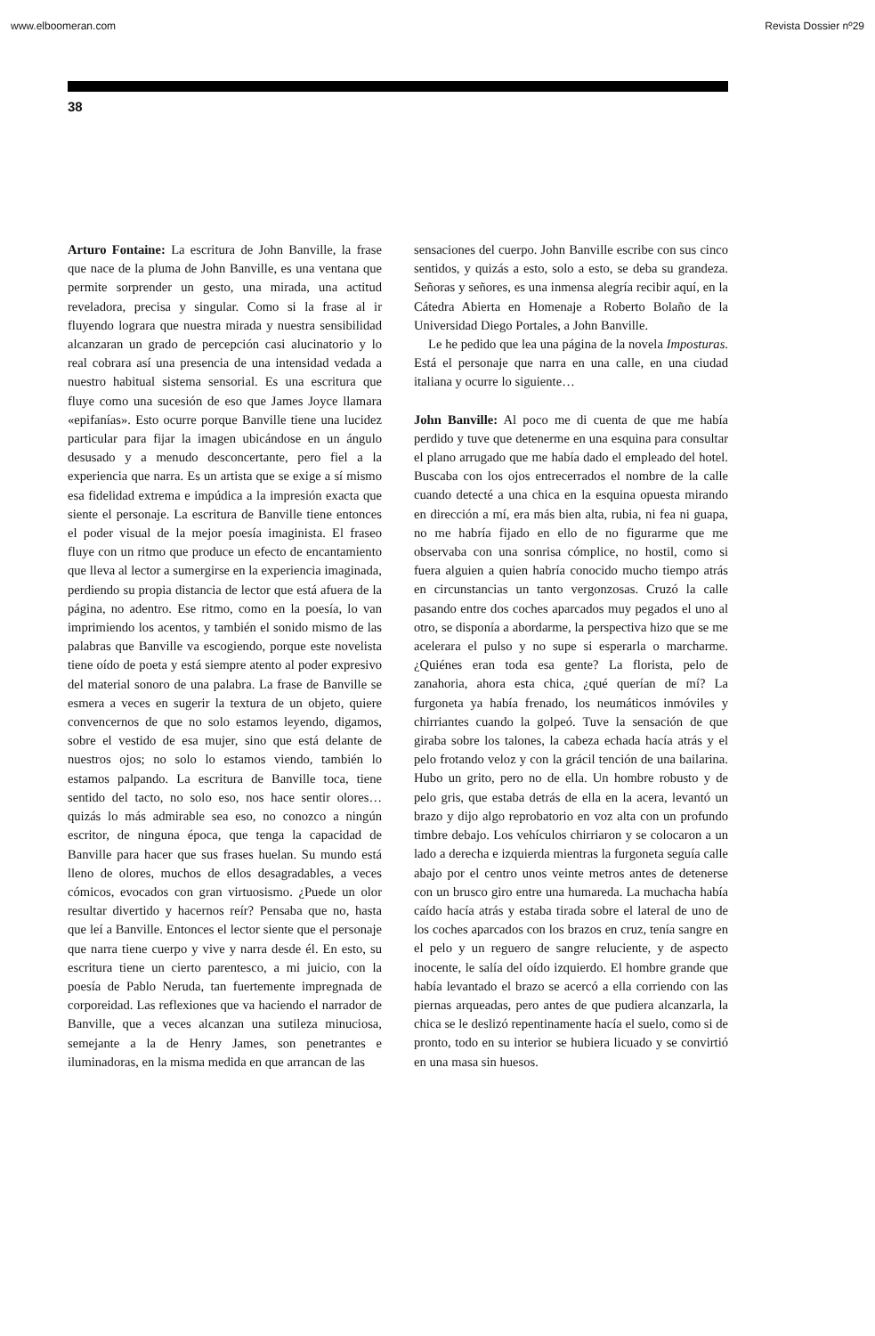www.elboomeran.com Revista Dossier nº29
38
Arturo Fontaine: La escritura de John Banville, la frase que nace de la pluma de John Banville, es una ventana que permite sorprender un gesto, una mirada, una actitud reveladora, precisa y singular. Como si la frase al ir fluyendo lograra que nuestra mirada y nuestra sensibilidad alcanzaran un grado de percepción casi alucinatorio y lo real cobrara así una presencia de una intensidad vedada a nuestro habitual sistema sensorial. Es una escritura que fluye como una sucesión de eso que James Joyce llamara «epifanías». Esto ocurre porque Banville tiene una lucidez particular para fijar la imagen ubicándose en un ángulo desusado y a menudo desconcertante, pero fiel a la experiencia que narra. Es un artista que se exige a sí mismo esa fidelidad extrema e impúdica a la impresión exacta que siente el personaje. La escritura de Banville tiene entonces el poder visual de la mejor poesía imaginista. El fraseo fluye con un ritmo que produce un efecto de encantamiento que lleva al lector a sumergirse en la experiencia imaginada, perdiendo su propia distancia de lector que está afuera de la página, no adentro. Ese ritmo, como en la poesía, lo van imprimiendo los acentos, y también el sonido mismo de las palabras que Banville va escogiendo, porque este novelista tiene oído de poeta y está siempre atento al poder expresivo del material sonoro de una palabra. La frase de Banville se esmera a veces en sugerir la textura de un objeto, quiere convencernos de que no solo estamos leyendo, digamos, sobre el vestido de esa mujer, sino que está delante de nuestros ojos; no solo lo estamos viendo, también lo estamos palpando. La escritura de Banville toca, tiene sentido del tacto, no solo eso, nos hace sentir olores… quizás lo más admirable sea eso, no conozco a ningún escritor, de ninguna época, que tenga la capacidad de Banville para hacer que sus frases huelan. Su mundo está lleno de olores, muchos de ellos desagradables, a veces cómicos, evocados con gran virtuosismo. ¿Puede un olor resultar divertido y hacernos reír? Pensaba que no, hasta que leí a Banville. Entonces el lector siente que el personaje que narra tiene cuerpo y vive y narra desde él. En esto, su escritura tiene un cierto parentesco, a mi juicio, con la poesía de Pablo Neruda, tan fuertemente impregnada de corporeidad. Las reflexiones que va haciendo el narrador de Banville, que a veces alcanzan una sutileza minuciosa, semejante a la de Henry James, son penetrantes e iluminadoras, en la misma medida en que arrancan de las
sensaciones del cuerpo. John Banville escribe con sus cinco sentidos, y quizás a esto, solo a esto, se deba su grandeza. Señoras y señores, es una inmensa alegría recibir aquí, en la Cátedra Abierta en Homenaje a Roberto Bolaño de la Universidad Diego Portales, a John Banville.
Le he pedido que lea una página de la novela Imposturas. Está el personaje que narra en una calle, en una ciudad italiana y ocurre lo siguiente…
John Banville: Al poco me di cuenta de que me había perdido y tuve que detenerme en una esquina para consultar el plano arrugado que me había dado el empleado del hotel. Buscaba con los ojos entrecerrados el nombre de la calle cuando detecté a una chica en la esquina opuesta mirando en dirección a mí, era más bien alta, rubia, ni fea ni guapa, no me habría fijado en ello de no figurarme que me observaba con una sonrisa cómplice, no hostil, como si fuera alguien a quien habría conocido mucho tiempo atrás en circunstancias un tanto vergonzosas. Cruzó la calle pasando entre dos coches aparcados muy pegados el uno al otro, se disponía a abordarme, la perspectiva hizo que se me acelerara el pulso y no supe si esperarla o marcharme. ¿Quiénes eran toda esa gente? La florista, pelo de zanahoria, ahora esta chica, ¿qué querían de mí? La furgoneta ya había frenado, los neumáticos inmóviles y chirriantes cuando la golpeó. Tuve la sensación de que giraba sobre los talones, la cabeza echada hacía atrás y el pelo frotando veloz y con la grácil tención de una bailarina. Hubo un grito, pero no de ella. Un hombre robusto y de pelo gris, que estaba detrás de ella en la acera, levantó un brazo y dijo algo reprobatorio en voz alta con un profundo timbre debajo. Los vehículos chirriaron y se colocaron a un lado a derecha e izquierda mientras la furgoneta seguía calle abajo por el centro unos veinte metros antes de detenerse con un brusco giro entre una humareda. La muchacha había caído hacía atrás y estaba tirada sobre el lateral de uno de los coches aparcados con los brazos en cruz, tenía sangre en el pelo y un reguero de sangre reluciente, y de aspecto inocente, le salía del oído izquierdo. El hombre grande que había levantado el brazo se acercó a ella corriendo con las piernas arqueadas, pero antes de que pudiera alcanzarla, la chica se le deslizó repentinamente hacía el suelo, como si de pronto, todo en su interior se hubiera licuado y se convirtió en una masa sin huesos.